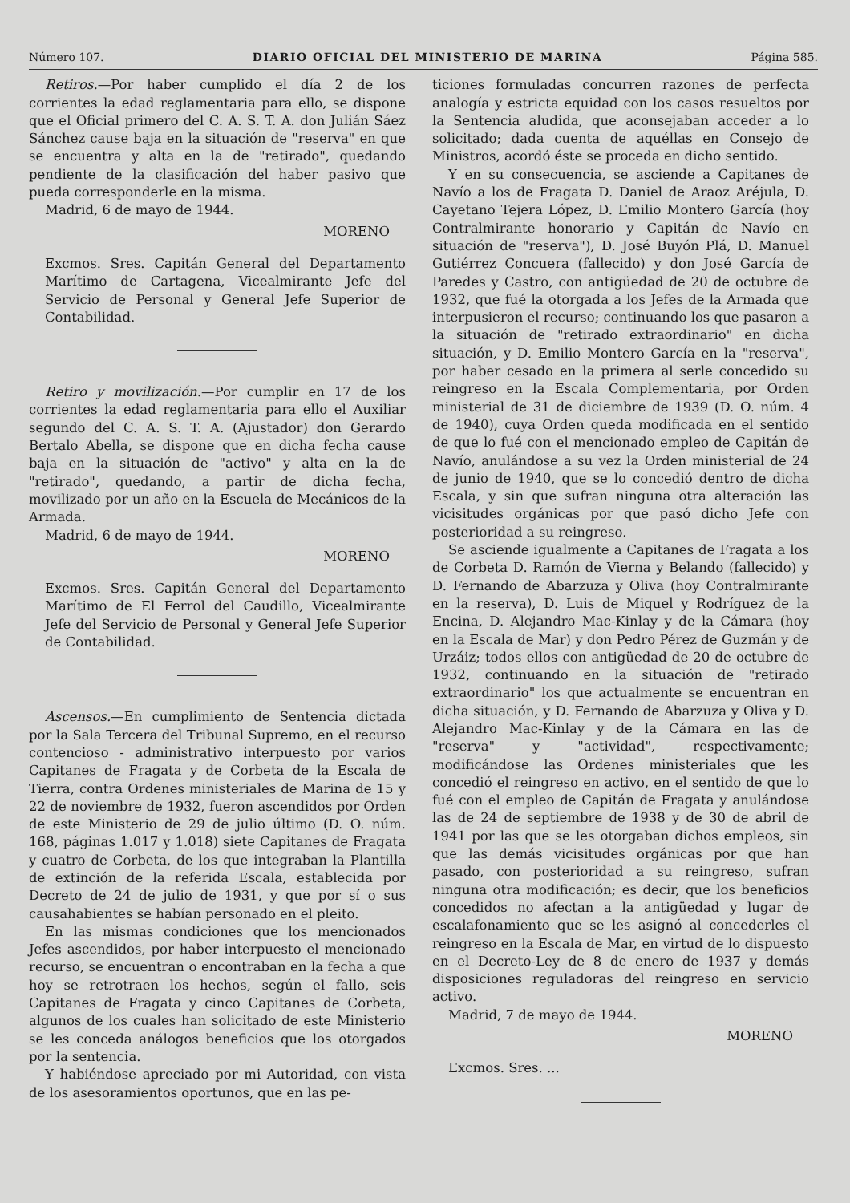Número 107. DIARIO OFICIAL DEL MINISTERIO DE MARINA Página 585.
Retiros.—Por haber cumplido el día 2 de los corrientes la edad reglamentaria para ello, se dispone que el Oficial primero del C. A. S. T. A. don Julián Sáez Sánchez cause baja en la situación de "reserva" en que se encuentra y alta en la de "retirado", quedando pendiente de la clasificación del haber pasivo que pueda corresponderle en la misma.
Madrid, 6 de mayo de 1944.
MORENO
Excmos. Sres. Capitán General del Departamento Marítimo de Cartagena, Vicealmirante Jefe del Servicio de Personal y General Jefe Superior de Contabilidad.
Retiro y movilización.—Por cumplir en 17 de los corrientes la edad reglamentaria para ello el Auxiliar segundo del C. A. S. T. A. (Ajustador) don Gerardo Bertalo Abella, se dispone que en dicha fecha cause baja en la situación de "activo" y alta en la de "retirado", quedando, a partir de dicha fecha, movilizado por un año en la Escuela de Mecánicos de la Armada.
Madrid, 6 de mayo de 1944.
MORENO
Excmos. Sres. Capitán General del Departamento Marítimo de El Ferrol del Caudillo, Vicealmirante Jefe del Servicio de Personal y General Jefe Superior de Contabilidad.
Ascensos.—En cumplimiento de Sentencia dictada por la Sala Tercera del Tribunal Supremo, en el recurso contencioso - administrativo interpuesto por varios Capitanes de Fragata y de Corbeta de la Escala de Tierra, contra Ordenes ministeriales de Marina de 15 y 22 de noviembre de 1932, fueron ascendidos por Orden de este Ministerio de 29 de julio último (D. O. núm. 168, páginas 1.017 y 1.018) siete Capitanes de Fragata y cuatro de Corbeta, de los que integraban la Plantilla de extinción de la referida Escala, establecida por Decreto de 24 de julio de 1931, y que por sí o sus causahabientes se habían personado en el pleito.
En las mismas condiciones que los mencionados Jefes ascendidos, por haber interpuesto el mencionado recurso, se encuentran o encontraban en la fecha a que hoy se retrotraen los hechos, según el fallo, seis Capitanes de Fragata y cinco Capitanes de Corbeta, algunos de los cuales han solicitado de este Ministerio se les conceda análogos beneficios que los otorgados por la sentencia.
Y habiéndose apreciado por mi Autoridad, con vista de los asesoramientos oportunos, que en las pe-
ticiones formuladas concurren razones de perfecta analogía y estricta equidad con los casos resueltos por la Sentencia aludida, que aconsejaban acceder a lo solicitado; dada cuenta de aquéllas en Consejo de Ministros, acordó éste se proceda en dicho sentido.
Y en su consecuencia, se asciende a Capitanes de Navío a los de Fragata D. Daniel de Araoz Aréjula, D. Cayetano Tejera López, D. Emilio Montero García (hoy Contralmirante honorario y Capitán de Navío en situación de "reserva"), D. José Buyón Plá, D. Manuel Gutiérrez Concuera (fallecido) y don José García de Paredes y Castro, con antigüedad de 20 de octubre de 1932, que fué la otorgada a los Jefes de la Armada que interpusieron el recurso; continuando los que pasaron a la situación de "retirado extraordinario" en dicha situación, y D. Emilio Montero García en la "reserva", por haber cesado en la primera al serle concedido su reingreso en la Escala Complementaria, por Orden ministerial de 31 de diciembre de 1939 (D. O. núm. 4 de 1940), cuya Orden queda modificada en el sentido de que lo fué con el mencionado empleo de Capitán de Navío, anulándose a su vez la Orden ministerial de 24 de junio de 1940, que se lo concedió dentro de dicha Escala, y sin que sufran ninguna otra alteración las vicisitudes orgánicas por que pasó dicho Jefe con posterioridad a su reingreso.
Se asciende igualmente a Capitanes de Fragata a los de Corbeta D. Ramón de Vierna y Belando (fallecido) y D. Fernando de Abarzuza y Oliva (hoy Contralmirante en la reserva), D. Luis de Miquel y Rodríguez de la Encina, D. Alejandro Mac-Kinlay y de la Cámara (hoy en la Escala de Mar) y don Pedro Pérez de Guzmán y de Urzáiz; todos ellos con antigüedad de 20 de octubre de 1932, continuando en la situación de "retirado extraordinario" los que actualmente se encuentran en dicha situación, y D. Fernando de Abarzuza y Oliva y D. Alejandro Mac-Kinlay y de la Cámara en las de "reserva" y "actividad", respectivamente; modificándose las Ordenes ministeriales que les concedió el reingreso en activo, en el sentido de que lo fué con el empleo de Capitán de Fragata y anulándose las de 24 de septiembre de 1938 y de 30 de abril de 1941 por las que se les otorgaban dichos empleos, sin que las demás vicisitudes orgánicas por que han pasado, con posterioridad a su reingreso, sufran ninguna otra modificación; es decir, que los beneficios concedidos no afectan a la antigüedad y lugar de escalafonamiento que se les asignó al concederles el reingreso en la Escala de Mar, en virtud de lo dispuesto en el Decreto-Ley de 8 de enero de 1937 y demás disposiciones reguladoras del reingreso en servicio activo.
Madrid, 7 de mayo de 1944.
MORENO
Excmos. Sres. ...